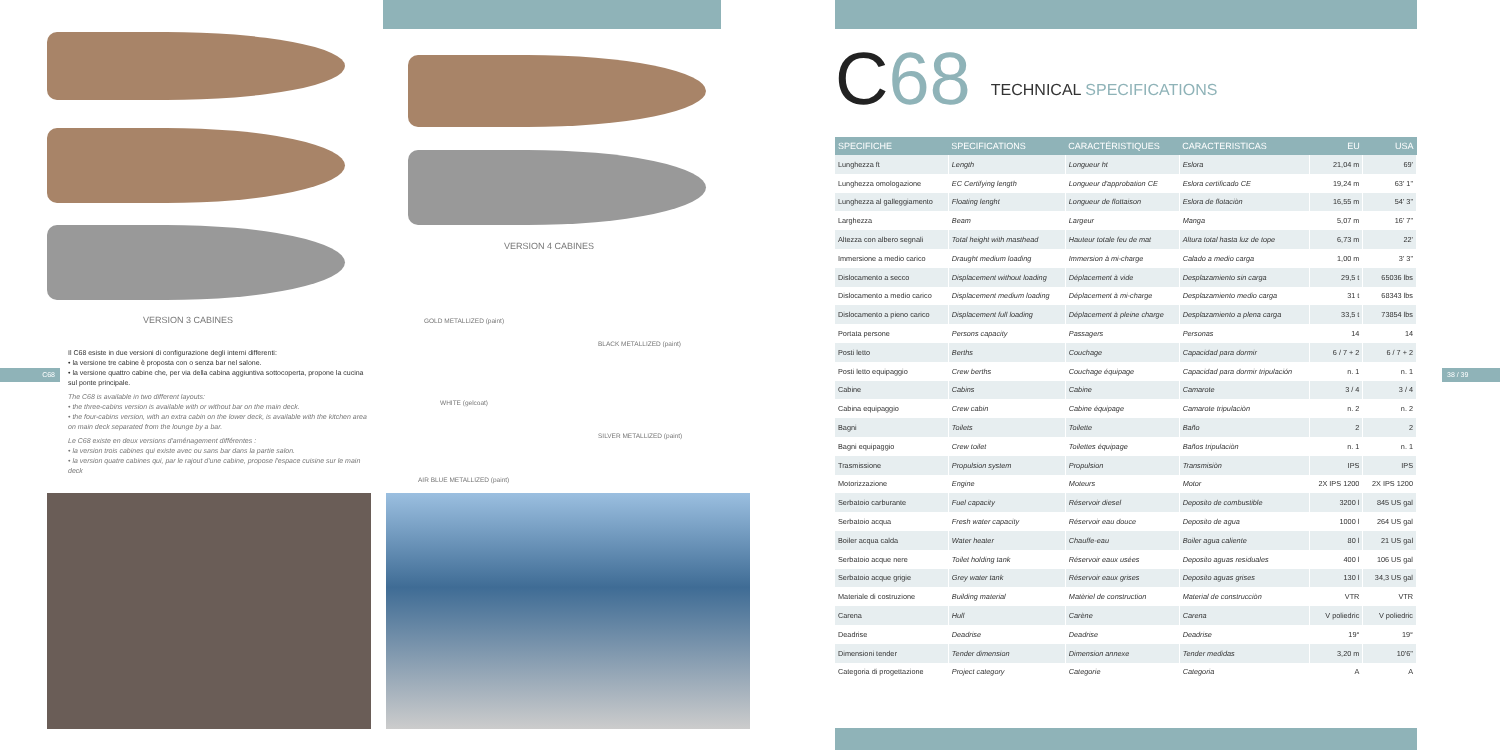VERSION 3 CABINES
VERSION 4 CABINES
GOLD METALLIZED (paint)
BLACK METALLIZED (paint)
WHITE (gelcoat)
SILVER METALLIZED (paint)
AIR BLUE METALLIZED (paint)
C68
Il C68 esiste in due versioni di configurazione degli interni differenti:
• la versione tre cabine è proposta con o senza bar nel salone.
• la versione quattro cabine che, per via della cabina aggiuntiva sottocoperta, propone la cucina sul ponte principale.
The C68 is available in two different layouts:
• the three-cabins version is available with or without bar on the main deck.
• the four-cabins version, with an extra cabin on the lower deck, is available with the kitchen area on main deck separated from the lounge by a bar.
Le C68 existe en deux versions d'aménagement différentes :
• la version trois cabines qui existe avec ou sans bar dans la partie salon.
• la version quatre cabines qui, par le rajout d'une cabine, propose l'espace cuisine sur le main deck
C68 TECHNICAL SPECIFICATIONS
| SPECIFICHE | SPECIFICATIONS | CARACTÉRISTIQUES | CARACTERISTICAS | EU | USA |
| --- | --- | --- | --- | --- | --- |
| Lunghezza ft | Length | Longueur ht | Eslora | 21,04 m | 69' |
| Lunghezza omologazione | EC Certifying length | Longueur d'approbation CE | Eslora certificado CE | 19,24 m | 63' 1" |
| Lunghezza al galleggiamento | Floating lenght | Longueur de flottaison | Eslora de flotaciòn | 16,55 m | 54' 3" |
| Larghezza | Beam | Largeur | Manga | 5,07 m | 16' 7" |
| Altezza con albero segnali | Total height with masthead | Hauteur totale feu de mat | Altura total hasta luz de tope | 6,73 m | 22' |
| Immersione a medio carico | Draught medium loading | Immersion à mi-charge | Calado a medio carga | 1,00 m | 3' 3" |
| Dislocamento a secco | Displacement without loading | Déplacement à vide | Desplazamiento sin carga | 29,5 t | 65036 lbs |
| Dislocamento a medio carico | Displacement medium loading | Déplacement à mi-charge | Desplazamiento medio carga | 31 t | 68343 lbs |
| Dislocamento a pieno carico | Displacement full loading | Déplacement à pleine charge | Desplazamiento a plena carga | 33,5 t | 73854 lbs |
| Portata persone | Persons capacity | Passagers | Personas | 14 | 14 |
| Posti letto | Berths | Couchage | Capacidad para dormir | 6 / 7 + 2 | 6 / 7 + 2 |
| Posti letto equipaggio | Crew berths | Couchage équipage | Capacidad para dormir tripulación | n. 1 | n. 1 |
| Cabine | Cabins | Cabine | Camarote | 3 / 4 | 3 / 4 |
| Cabina equipaggio | Crew cabin | Cabine équipage | Camarote tripulaciòn | n. 2 | n. 2 |
| Bagni | Toilets | Toilette | Baño | 2 | 2 |
| Bagni equipaggio | Crew toilet | Toilettes équipage | Baños tripulaciòn | n. 1 | n. 1 |
| Trasmissione | Propulsion system | Propulsion | Transmisiòn | IPS | IPS |
| Motorizzazione | Engine | Moteurs | Motor | 2X IPS 1200 | 2X IPS 1200 |
| Serbatoio carburante | Fuel capacity | Réservoir diesel | Deposito de combustible | 3200 l | 845 US gal |
| Serbatoio acqua | Fresh water capacity | Réservoir eau douce | Deposito de agua | 1000 l | 264 US gal |
| Boiler acqua calda | Water heater | Chauffe-eau | Boiler agua caliente | 80 l | 21 US gal |
| Serbatoio acque nere | Toilet holding tank | Réservoir eaux usées | Deposito aguas residuales | 400 l | 106 US gal |
| Serbatoio acque grigie | Grey water tank | Réservoir eaux grises | Deposito aguas grises | 130 l | 34,3 US gal |
| Materiale di costruzione | Building material | Matèriel de construction | Material de construcciòn | VTR | VTR |
| Carena | Hull | Carène | Carena | V poliedric | V poliedric |
| Deadrise | Deadrise | Deadrise | Deadrise | 19° | 19° |
| Dimensioni tender | Tender dimension | Dimension annexe | Tender medidas | 3,20 m | 10'6'' |
| Categoria di progettazione | Project category | Categorie | Categoria | A | A |
38 / 39